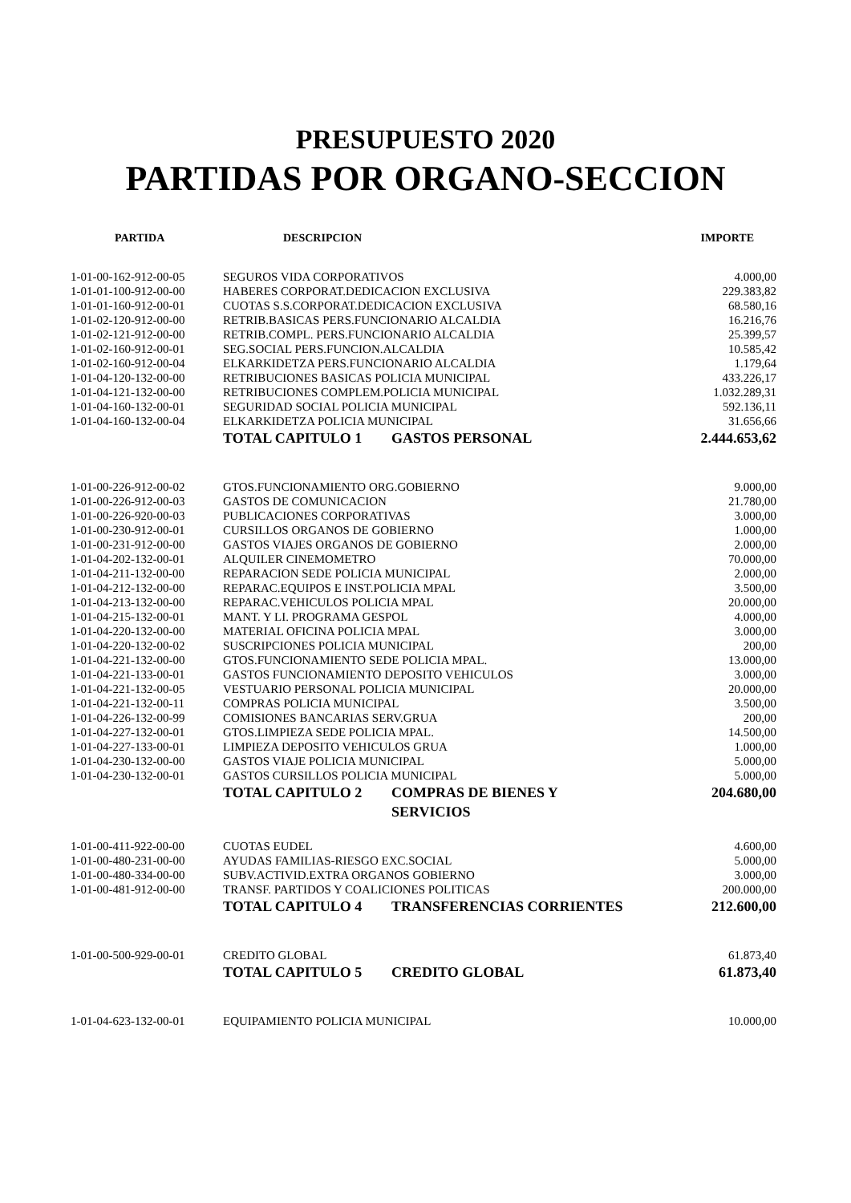PRESUPUESTO 2020
PARTIDAS POR ORGANO-SECCION
| PARTIDA | DESCRIPCION | | IMPORTE |
| --- | --- | --- | --- |
| 1-01-00-162-912-00-05 | SEGUROS VIDA CORPORATIVOS | | 4.000,00 |
| 1-01-01-100-912-00-00 | HABERES CORPORAT.DEDICACION EXCLUSIVA | | 229.383,82 |
| 1-01-01-160-912-00-01 | CUOTAS S.S.CORPORAT.DEDICACION EXCLUSIVA | | 68.580,16 |
| 1-01-02-120-912-00-00 | RETRIB.BASICAS PERS.FUNCIONARIO ALCALDIA | | 16.216,76 |
| 1-01-02-121-912-00-00 | RETRIB.COMPL. PERS.FUNCIONARIO ALCALDIA | | 25.399,57 |
| 1-01-02-160-912-00-01 | SEG.SOCIAL PERS.FUNCION.ALCALDIA | | 10.585,42 |
| 1-01-02-160-912-00-04 | ELKARKIDETZA PERS.FUNCIONARIO ALCALDIA | | 1.179,64 |
| 1-01-04-120-132-00-00 | RETRIBUCIONES BASICAS POLICIA MUNICIPAL | | 433.226,17 |
| 1-01-04-121-132-00-00 | RETRIBUCIONES COMPLEM.POLICIA MUNICIPAL | | 1.032.289,31 |
| 1-01-04-160-132-00-01 | SEGURIDAD SOCIAL POLICIA MUNICIPAL | | 592.136,11 |
| 1-01-04-160-132-00-04 | ELKARKIDETZA POLICIA MUNICIPAL | | 31.656,66 |
| | TOTAL CAPITULO 1 | GASTOS PERSONAL | 2.444.653,62 |
| 1-01-00-226-912-00-02 | GTOS.FUNCIONAMIENTO ORG.GOBIERNO | | 9.000,00 |
| 1-01-00-226-912-00-03 | GASTOS DE COMUNICACION | | 21.780,00 |
| 1-01-00-226-920-00-03 | PUBLICACIONES CORPORATIVAS | | 3.000,00 |
| 1-01-00-230-912-00-01 | CURSILLOS ORGANOS DE GOBIERNO | | 1.000,00 |
| 1-01-00-231-912-00-00 | GASTOS VIAJES ORGANOS DE GOBIERNO | | 2.000,00 |
| 1-01-04-202-132-00-01 | ALQUILER CINEMOMETRO | | 70.000,00 |
| 1-01-04-211-132-00-00 | REPARACION SEDE POLICIA MUNICIPAL | | 2.000,00 |
| 1-01-04-212-132-00-00 | REPARAC.EQUIPOS E INST.POLICIA MPAL | | 3.500,00 |
| 1-01-04-213-132-00-00 | REPARAC.VEHICULOS POLICIA MPAL | | 20.000,00 |
| 1-01-04-215-132-00-01 | MANT. Y LI. PROGRAMA GESPOL | | 4.000,00 |
| 1-01-04-220-132-00-00 | MATERIAL OFICINA POLICIA MPAL | | 3.000,00 |
| 1-01-04-220-132-00-02 | SUSCRIPCIONES POLICIA MUNICIPAL | | 200,00 |
| 1-01-04-221-132-00-00 | GTOS.FUNCIONAMIENTO SEDE POLICIA MPAL. | | 13.000,00 |
| 1-01-04-221-133-00-01 | GASTOS FUNCIONAMIENTO DEPOSITO VEHICULOS | | 3.000,00 |
| 1-01-04-221-132-00-05 | VESTUARIO PERSONAL POLICIA MUNICIPAL | | 20.000,00 |
| 1-01-04-221-132-00-11 | COMPRAS POLICIA MUNICIPAL | | 3.500,00 |
| 1-01-04-226-132-00-99 | COMISIONES BANCARIAS SERV.GRUA | | 200,00 |
| 1-01-04-227-132-00-01 | GTOS.LIMPIEZA SEDE POLICIA MPAL. | | 14.500,00 |
| 1-01-04-227-133-00-01 | LIMPIEZA DEPOSITO VEHICULOS GRUA | | 1.000,00 |
| 1-01-04-230-132-00-00 | GASTOS VIAJE POLICIA MUNICIPAL | | 5.000,00 |
| 1-01-04-230-132-00-01 | GASTOS CURSILLOS POLICIA MUNICIPAL | | 5.000,00 |
| | TOTAL CAPITULO 2 | COMPRAS DE BIENES Y SERVICIOS | 204.680,00 |
| 1-01-00-411-922-00-00 | CUOTAS EUDEL | | 4.600,00 |
| 1-01-00-480-231-00-00 | AYUDAS FAMILIAS-RIESGO EXC.SOCIAL | | 5.000,00 |
| 1-01-00-480-334-00-00 | SUBV.ACTIVID.EXTRA ORGANOS GOBIERNO | | 3.000,00 |
| 1-01-00-481-912-00-00 | TRANSF. PARTIDOS Y COALICIONES POLITICAS | | 200.000,00 |
| | TOTAL CAPITULO 4 | TRANSFERENCIAS CORRIENTES | 212.600,00 |
| 1-01-00-500-929-00-01 | CREDITO GLOBAL | | 61.873,40 |
| | TOTAL CAPITULO 5 | CREDITO GLOBAL | 61.873,40 |
| 1-01-04-623-132-00-01 | EQUIPAMIENTO POLICIA MUNICIPAL | | 10.000,00 |